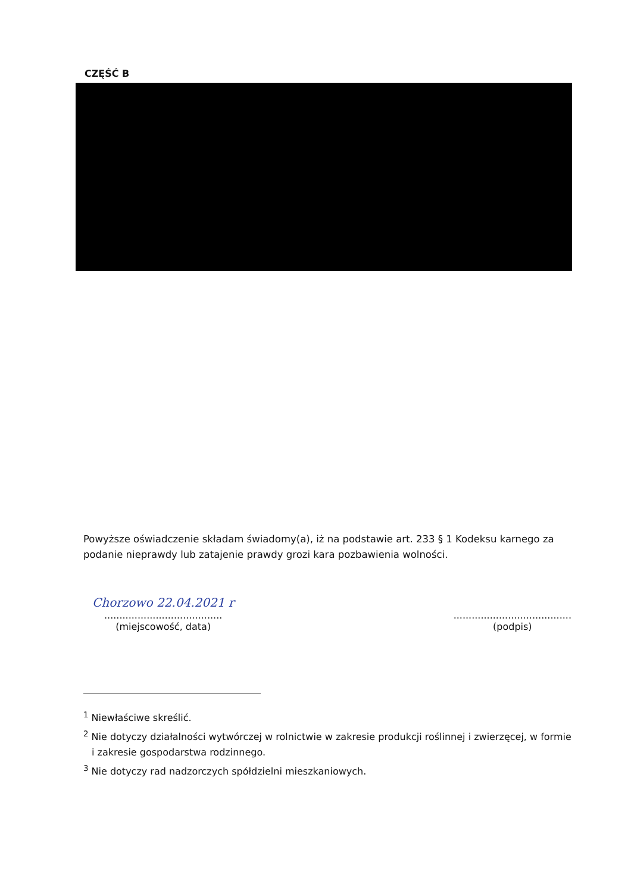CZĘŚĆ B
Powyższe oświadczenie składam świadomy(a), iż na podstawie art. 233 § 1 Kodeksu karnego za podanie nieprawdy lub zatajenie prawdy grozi kara pozbawienia wolności.
Chorzowo 22.04.2021 r
.......................................
(miejscowość, data)
.......................................
(podpis)
<sup>1</sup> Niewłaściwe skreślić.
<sup>2</sup> Nie dotyczy działalności wytwórczej w rolnictwie w zakresie produkcji roślinnej i zwierzęcej, w formie i zakresie gospodarstwa rodzinnego.
<sup>3</sup> Nie dotyczy rad nadzorczych spółdzielni mieszkaniowych.